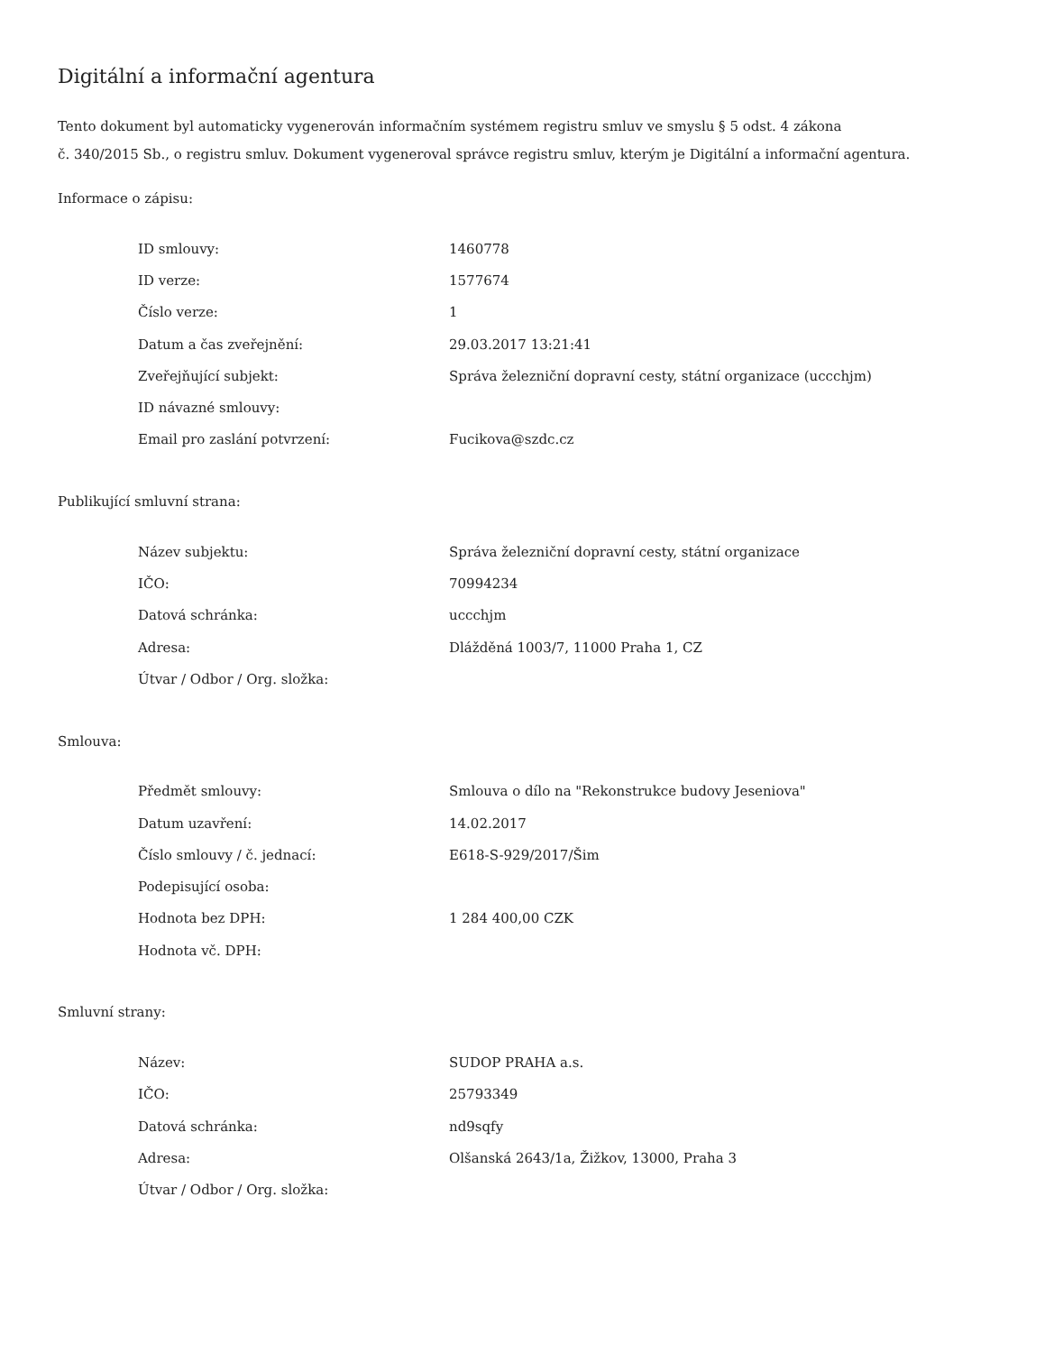Digitální a informační agentura
Tento dokument byl automaticky vygenerován informačním systémem registru smluv ve smyslu § 5 odst. 4 zákona
č. 340/2015 Sb., o registru smluv. Dokument vygeneroval správce registru smluv, kterým je Digitální a informační agentura.
Informace o zápisu:
| ID smlouvy: | 1460778 |
| ID verze: | 1577674 |
| Číslo verze: | 1 |
| Datum a čas zveřejnění: | 29.03.2017 13:21:41 |
| Zveřejňující subjekt: | Správa železniční dopravní cesty, státní organizace (uccchjm) |
| ID návazné smlouvy: | |
| Email pro zaslání potvrzení: | Fucikova@szdc.cz |
Publikující smluvní strana:
| Název subjektu: | Správa železniční dopravní cesty, státní organizace |
| IČO: | 70994234 |
| Datová schránka: | uccchjm |
| Adresa: | Dlážděná 1003/7, 11000 Praha 1, CZ |
| Útvar / Odbor / Org. složka: | |
Smlouva:
| Předmět smlouvy: | Smlouva o dílo na "Rekonstrukce budovy Jeseniova" |
| Datum uzavření: | 14.02.2017 |
| Číslo smlouvy / č. jednací: | E618-S-929/2017/Šim |
| Podepisující osoba: | |
| Hodnota bez DPH: | 1 284 400,00 CZK |
| Hodnota vč. DPH: | |
Smluvní strany:
| Název: | SUDOP PRAHA a.s. |
| IČO: | 25793349 |
| Datová schránka: | nd9sqfy |
| Adresa: | Olšanská 2643/1a, Žižkov, 13000, Praha 3 |
| Útvar / Odbor / Org. složka: | |